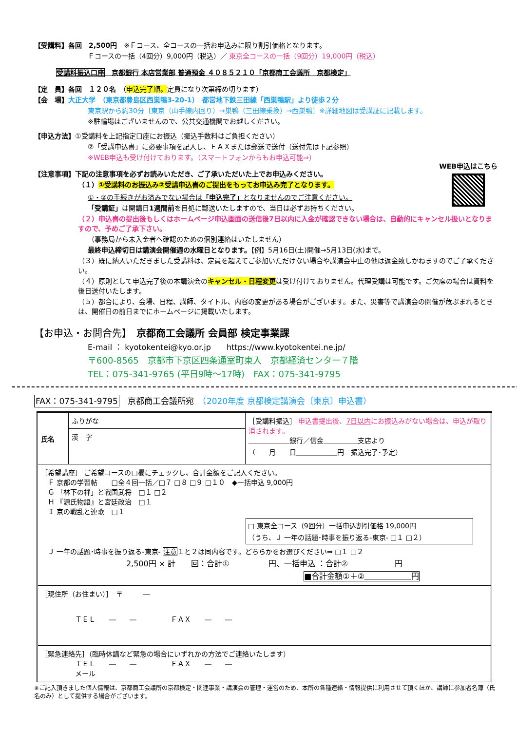【受講料】各回　2,500円　※Ｆコース、全コースの一括お申込みに限り割引価格となります。
Ｆコースの一括（4回分）9,000円（税込）／ 東京全コースの一括（9回分）19,000円（税込）
受講料振込口座　京都銀行 本店営業部 普通預金 ４０８５２１０「京都商工会議所　京都検定」
【定　員】各回　１２０名　（申込完了順。定員になり次第締め切ります）
【会　場】大正大学　（東京都豊島区西巣鴨3-20-1）　都営地下鉄三田線「西巣鴨駅」より徒歩２分
東京駅から約30分〔東京（山手線内回り）→巣鴨（三田線乗換）→西巣鴨〕※詳細地図は受講証に記載します。
※駐輪場はございませんので、公共交通機関でお越しください。
【申込方法】①受講料を上記指定口座にお振込（振込手数料はご負担ください）
②「受講申込書」に必要事項を記入し、ＦＡＸまたは郵送で送付（送付先は下記参照）
※WEB申込も受け付けております。（スマートフォンからもお申込可能⇒）
WEB申込はこちら
【注意事項】下記の注意事項を必ずお読みいただき、ご了承いただいた上でお申込みください。
（１）①受講料のお振込み②受講申込書のご提出をもってお申込み完了となります。
①・②の手続きがお済みでない場合は「申込完了」となりませんのでご注意ください。
「受講証」は開講日1週間前を目処に郵送いたしますので、当日は必ずお持ちください。
（２）申込書の提出後もしくはホームページ申込画面の送信後7日以内に入金が確認できない場合は、自動的にキャンセル扱いとなりますので、予めご了承下さい。
（事務局から未入金者へ確認のための個別連絡はいたしません）
最終申込締切日は講演会開催週の水曜日となります。【例】5月16日(土)開催→5月13日(水)まで。
（３）既に納入いただきました受講料は、定員を超えてご参加いただけない場合や講演会中止の他は返金致しかねますのでご了承ください。
（４）原則として申込完了後の本講演会のキャンセル・日程変更は受け付けておりません。代理受講は可能です。ご欠席の場合は資料を後日送付いたします。
（５）都合により、会場、日程、講師、タイトル、内容の変更がある場合がございます。また、災害等で講演会の開催が危ぶまれるときは、開催日の前日までにホームページに掲載いたします。
【お申込・お問合先】　京都商工会議所 会員部 検定事業課
E-mail ： kyotokentei@kyo.or.jp　　https://www.kyotokentei.ne.jp/
〒600-8565　京都市下京区四条通室町東入　京都経済センター７階
TEL：075-341-9765 (平日9時～17時)　FAX：075-341-9795
FAX：075-341-9795　京都商工会議所宛　（2020年度 京都検定講演会〔東京〕申込書）
| 氏名 | ふりがな | ［受講料振込］ 申込書提出後、 7日以内 にお振込みがない場合は、申込が取り消されます。 ＿＿＿＿＿＿銀行／信金＿＿＿＿＿支店より （ 月 日＿＿＿＿＿＿円 振込完了･予定） |
| | 漢 字 | |
| ［希望講座］ ご希望コースの□欄にチェックし、合計金額をご記入ください。 Ｆ 京都の学習帖 □全４回一括／□７ □８ □９ □１０ ◆一括申込 9,000円 Ｇ 「林下の禅」と戦国武将 □１ □２ Ｈ 『源氏物語』と宮廷政治 □１ Ｉ 京の戦乱と連歌 □１ □ 東京全コース（9回分）一括申込割引価格 19,000円 （うち、Ｊ 一年の話題･時事を振り返る-東京- □１ □２） Ｊ 一年の話題･時事を振り返る-東京- 注意 １と２は同内容です。どちらかをお選びください⇒ □１ □２ 2,500円 × 計＿＿回：合計①＿＿＿＿＿円、一括申込 ：合計②＿＿＿＿＿＿円 ■合計金額①＋②＿＿＿＿＿＿円 | | |
| ［現住所（お住まい）］ 〒 ― ＴＥＬ ― ― ＦＡＸ ― ― | | |
| ［緊急連絡先］（臨時休講など緊急の場合にいずれかの方法でご連絡いたします） ＴＥＬ ― ― ＦＡＸ ― ― メール | | |
※ご記入頂きました個人情報は、京都商工会議所の京都検定・関連事業・講演会の管理・運営のため、本所の各種連絡・情報提供に利用させて頂くほか、講師に参加者名簿（氏名のみ）として提供する場合がございます。